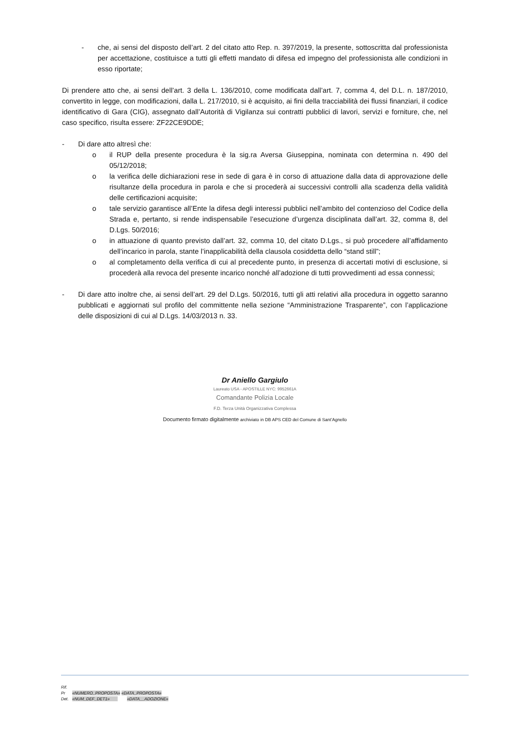- che, ai sensi del disposto dell’art. 2 del citato atto Rep. n. 397/2019, la presente, sottoscritta dal professionista per accettazione, costituisce a tutti gli effetti mandato di difesa ed impegno del professionista alle condizioni in esso riportate;
Di prendere atto che, ai sensi dell’art. 3 della L. 136/2010, come modificata dall’art. 7, comma 4, del D.L. n. 187/2010, convertito in legge, con modificazioni, dalla L. 217/2010, si è acquisito, ai fini della tracciabilità dei flussi finanziari, il codice identificativo di Gara (CIG), assegnato dall’Autorità di Vigilanza sui contratti pubblici di lavori, servizi e forniture, che, nel caso specifico, risulta essere: ZF22CE9DDE;
- Di dare atto altresì che:
o il RUP della presente procedura è la sig.ra Aversa Giuseppina, nominata con determina n. 490 del 05/12/2018;
o la verifica delle dichiarazioni rese in sede di gara è in corso di attuazione dalla data di approvazione delle risultanze della procedura in parola e che si procederà ai successivi controlli alla scadenza della validità delle certificazioni acquisite;
o tale servizio garantisce all’Ente la difesa degli interessi pubblici nell’ambito del contenzioso del Codice della Strada e, pertanto, si rende indispensabile l’esecuzione d’urgenza disciplinata dall’art. 32, comma 8, del D.Lgs. 50/2016;
o in attuazione di quanto previsto dall’art. 32, comma 10, del citato D.Lgs., si può procedere all’affidamento dell’incarico in parola, stante l’inapplicabilità della clausola cosiddetta dello “stand still”;
o al completamento della verifica di cui al precedente punto, in presenza di accertati motivi di esclusione, si procederà alla revoca del presente incarico nonché all’adozione di tutti provvedimenti ad essa connessi;
- Di dare atto inoltre che, ai sensi dell’art. 29 del D.Lgs. 50/2016, tutti gli atti relativi alla procedura in oggetto saranno pubblicati e aggiornati sul profilo del committente nella sezione “Amministrazione Trasparente”, con l’applicazione delle disposizioni di cui al D.Lgs. 14/03/2013 n. 33.
Dr Aniello Gargiulo
Laureato USA - APOSTILLE NYC: 9952661A
Comandante Polizia Locale
F.D. Terza Unità Organizzativa Complessa
Documento firmato digitalmente archiviato in DB APS CED del Comune di Sant’Agnello
Rif.
Pr «NUMERO_PROPOSTA» «DATA_PROPOSTA»
Det. «NUM_DEF_DET1» «DATA__ADOZIONE»